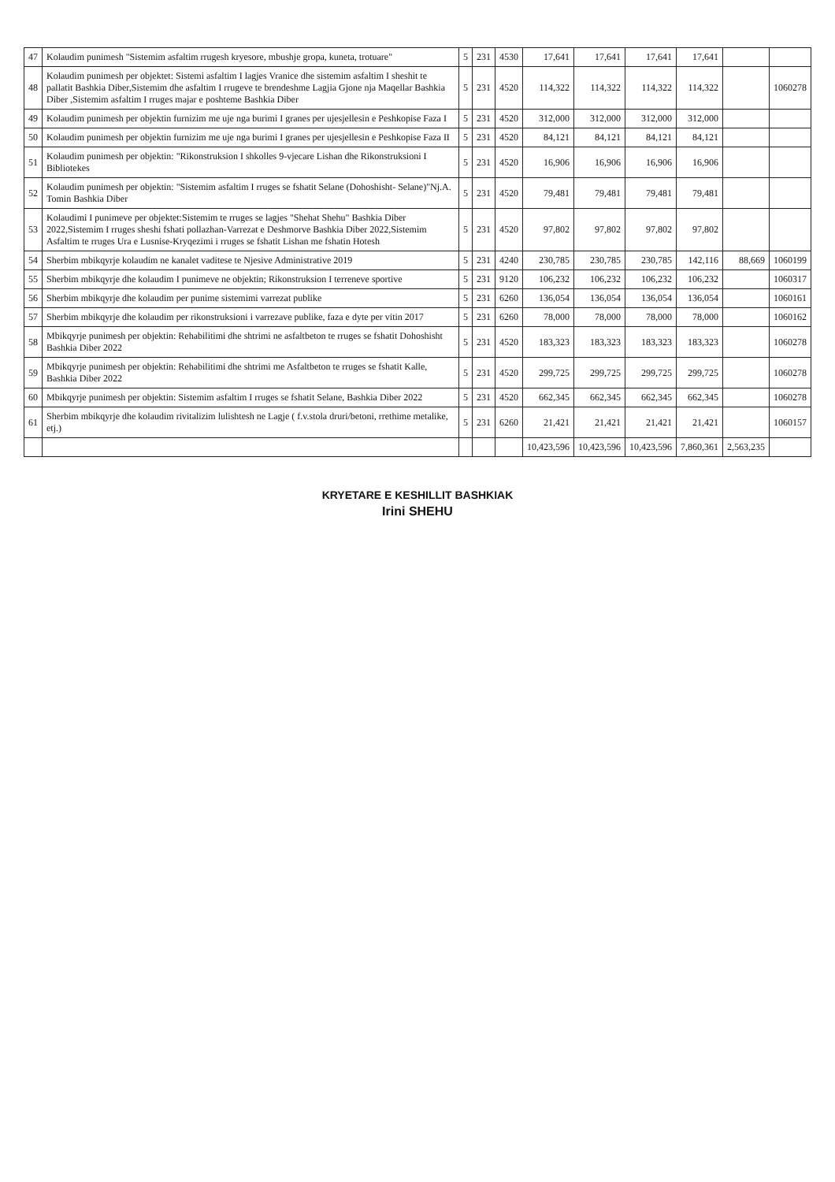| 47 | Kolaudim punimesh "Sistemim asfaltim rrugesh kryesore, mbushje gropa, kuneta, trotuare" | 5 | 231 | 4530 | 17,641 | 17,641 | 17,641 | 17,641 | | |
| 48 | Kolaudim punimesh per objektet: Sistemi asfaltim I lagjes Vranice dhe sistemim asfaltim I sheshit te pallatit Bashkia Diber,Sistemim dhe asfaltim I rrugeve te brendeshme Lagjia Gjone nja Maqellar Bashkia Diber ,Sistemim asfaltim I rruges majar e poshteme Bashkia Diber | 5 | 231 | 4520 | 114,322 | 114,322 | 114,322 | 114,322 | | 1060278 |
| 49 | Kolaudim punimesh per objektin furnizim me uje nga burimi I granes per ujesjellesin e Peshkopise Faza I | 5 | 231 | 4520 | 312,000 | 312,000 | 312,000 | 312,000 | | |
| 50 | Kolaudim punimesh per objektin furnizim me uje nga burimi I granes per ujesjellesin e Peshkopise Faza II | 5 | 231 | 4520 | 84,121 | 84,121 | 84,121 | 84,121 | | |
| 51 | Kolaudim punimesh per objektin: "Rikonstruksion I shkolles 9-vjecare Lishan dhe Rikonstruksioni I Bibliotekes | 5 | 231 | 4520 | 16,906 | 16,906 | 16,906 | 16,906 | | |
| 52 | Kolaudim punimesh per objektin: "Sistemim asfaltim I rruges se fshatit Selane (Dohoshisht- Selane)"Nj.A. Tomin Bashkia Diber | 5 | 231 | 4520 | 79,481 | 79,481 | 79,481 | 79,481 | | |
| 53 | Kolaudimi I punimeve per objektet:Sistemim te rruges se lagjes "Shehat Shehu" Bashkia Diber 2022,Sistemim I rruges sheshi fshati pollazhan-Varrezat e Deshmorve Bashkia Diber 2022,Sistemim Asfaltim te rruges Ura e Lusnise-Kryqezimi i rruges se fshatit Lishan me fshatin Hotesh | 5 | 231 | 4520 | 97,802 | 97,802 | 97,802 | 97,802 | | |
| 54 | Sherbim mbikqyrje kolaudim ne kanalet vaditese te Njesive Administrative 2019 | 5 | 231 | 4240 | 230,785 | 230,785 | 230,785 | 142,116 | 88,669 | 1060199 |
| 55 | Sherbim mbikqyrje dhe kolaudim I punimeve ne objektin; Rikonstruksion I terreneve sportive | 5 | 231 | 9120 | 106,232 | 106,232 | 106,232 | 106,232 | | 1060317 |
| 56 | Sherbim mbikqyrje dhe kolaudim per punime sistemimi varrezat publike | 5 | 231 | 6260 | 136,054 | 136,054 | 136,054 | 136,054 | | 1060161 |
| 57 | Sherbim mbikqyrje dhe kolaudim per rikonstruksioni i varrezave publike, faza e dyte per vitin 2017 | 5 | 231 | 6260 | 78,000 | 78,000 | 78,000 | 78,000 | | 1060162 |
| 58 | Mbikqyrje punimesh per objektin: Rehabilitimi dhe shtrimi ne asfaltbeton te rruges se fshatit Dohoshisht Bashkia Diber 2022 | 5 | 231 | 4520 | 183,323 | 183,323 | 183,323 | 183,323 | | 1060278 |
| 59 | Mbikqyrje punimesh per objektin: Rehabilitimi dhe shtrimi me Asfaltbeton te rruges se fshatit Kalle, Bashkia Diber 2022 | 5 | 231 | 4520 | 299,725 | 299,725 | 299,725 | 299,725 | | 1060278 |
| 60 | Mbikqyrje punimesh per objektin: Sistemim asfaltim I rruges se fshatit Selane, Bashkia Diber 2022 | 5 | 231 | 4520 | 662,345 | 662,345 | 662,345 | 662,345 | | 1060278 |
| 61 | Sherbim mbikqyrje dhe kolaudim rivitalizim lulishtesh ne Lagje ( f.v.stola druri/betoni, rrethime metalike, etj.) | 5 | 231 | 6260 | 21,421 | 21,421 | 21,421 | 21,421 | | 1060157 |
| | | | | | 10,423,596 | 10,423,596 | 10,423,596 | 7,860,361 | 2,563,235 | |
KRYETARE E KESHILLIT BASHKIAK
Irini SHEHU